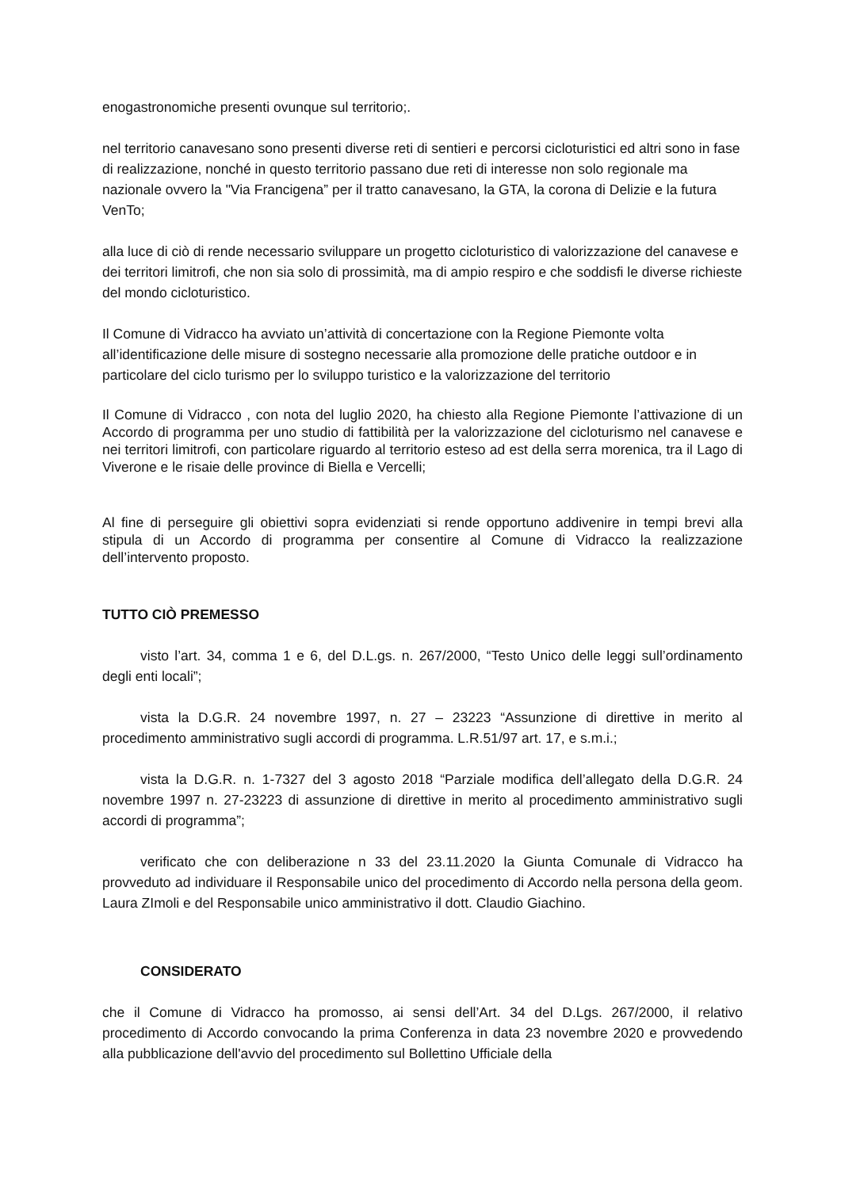enogastronomiche presenti ovunque sul territorio;.
nel territorio canavesano sono presenti diverse reti di sentieri e percorsi cicloturistici ed altri sono in fase di realizzazione, nonché in questo territorio passano due reti di interesse non solo regionale ma nazionale ovvero la "Via Francigena” per il tratto canavesano, la GTA, la corona di Delizie e la futura VenTo;
alla luce di ciò di rende necessario sviluppare un progetto cicloturistico di valorizzazione del canavese e dei territori limitrofi, che non sia solo di prossimità, ma di ampio respiro e che soddisfi le diverse richieste del mondo cicloturistico.
Il Comune di Vidracco ha avviato un’attività di concertazione con la Regione Piemonte volta all’identificazione delle misure di sostegno necessarie alla promozione delle pratiche outdoor e in particolare del ciclo turismo per lo sviluppo turistico e la valorizzazione del territorio
Il Comune di Vidracco , con nota del luglio 2020, ha chiesto alla Regione Piemonte l’attivazione di un Accordo di programma per uno studio di fattibilità per la valorizzazione del cicloturismo nel canavese e nei territori limitrofi, con particolare riguardo al territorio esteso ad est della serra morenica, tra il Lago di Viverone e le risaie delle province di Biella e Vercelli;
Al fine di perseguire gli obiettivi sopra evidenziati si rende opportuno addivenire in tempi brevi alla stipula di un Accordo di programma per consentire al Comune di Vidracco la realizzazione dell’intervento proposto.
TUTTO CIÒ PREMESSO
visto l’art. 34, comma 1 e 6, del D.L.gs. n. 267/2000, “Testo Unico delle leggi sull’ordinamento degli enti locali”;
vista la D.G.R. 24 novembre 1997, n. 27 – 23223 “Assunzione di direttive in merito al procedimento amministrativo sugli accordi di programma. L.R.51/97 art. 17, e s.m.i.;
vista la D.G.R. n. 1-7327 del 3 agosto 2018 “Parziale modifica dell’allegato della D.G.R. 24 novembre 1997 n. 27-23223 di assunzione di direttive in merito al procedimento amministrativo sugli accordi di programma”;
verificato che con deliberazione n 33 del 23.11.2020 la Giunta Comunale di Vidracco ha provveduto ad individuare il Responsabile unico del procedimento di Accordo nella persona della geom. Laura ZImoli e del Responsabile unico amministrativo il dott. Claudio Giachino.
CONSIDERATO
che il Comune di Vidracco ha promosso, ai sensi dell’Art. 34 del D.Lgs. 267/2000, il relativo procedimento di Accordo convocando la prima Conferenza in data 23 novembre 2020 e provvedendo alla pubblicazione dell'avvio del procedimento sul Bollettino Ufficiale della